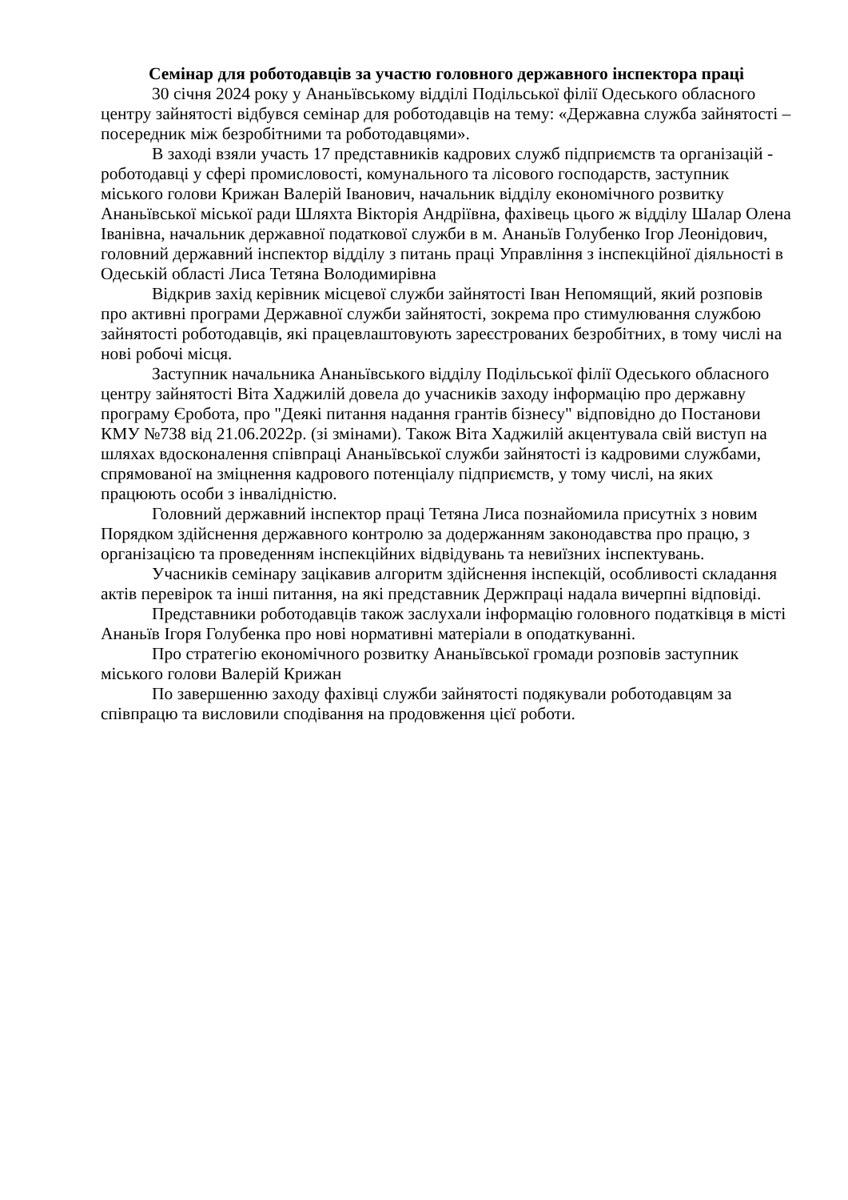Семінар для роботодавців за участю головного державного інспектора праці
30 січня 2024 року у Ананьївському відділі Подільської філії Одеського обласного центру зайнятості відбувся семінар для роботодавців на тему: «Державна служба зайнятості – посередник між безробітними та роботодавцями».
В заході взяли участь 17 представників кадрових служб підприємств та організацій - роботодавці у сфері промисловості, комунального та лісового господарств, заступник міського голови Крижан Валерій Іванович, начальник відділу економічного розвитку Ананьївської міської ради Шляхта Вікторія Андріївна, фахівець цього ж відділу Шалар Олена Іванівна, начальник державної податкової служби в м. Ананьїв Голубенко Ігор Леонідович, головний державний інспектор відділу з питань праці Управління з інспекційної діяльності в Одеській області Лиса Тетяна Володимирівна
Відкрив захід керівник місцевої служби зайнятості Іван Непомящий, який розповів про активні програми Державної служби зайнятості, зокрема про стимулювання службою зайнятості роботодавців, які працевлаштовують зареєстрованих безробітних, в тому числі на нові робочі місця.
Заступник начальника Ананьївського відділу Подільської філії Одеського обласного центру зайнятості Віта Хаджилій довела до учасників заходу інформацію про державну програму Єробота, про "Деякі питання надання грантів бізнесу" відповідно до Постанови КМУ №738 від 21.06.2022р. (зі змінами). Також Віта Хаджилій акцентувала свій виступ на шляхах вдосконалення співпраці Ананьївської служби зайнятості із кадровими службами, спрямованої на зміцнення кадрового потенціалу підприємств, у тому числі, на яких працюють особи з інвалідністю.
Головний державний інспектор праці Тетяна Лиса познайомила присутніх з новим Порядком здійснення державного контролю за додержанням законодавства про працю, з організацією та проведенням інспекційних відвідувань та невиїзних інспектувань.
Учасників семінару зацікавив алгоритм здійснення інспекцій, особливості складання актів перевірок та інші питання, на які представник Держпраці надала вичерпні відповіді.
Представники роботодавців також заслухали інформацію головного податківця в місті Ананьїв Ігоря Голубенка про нові нормативні матеріали в оподаткуванні.
Про стратегію економічного розвитку Ананьївської громади розповів заступник міського голови Валерій Крижан
По завершенню заходу фахівці служби зайнятості подякували роботодавцям за співпрацю та висловили сподівання на продовження цієї роботи.